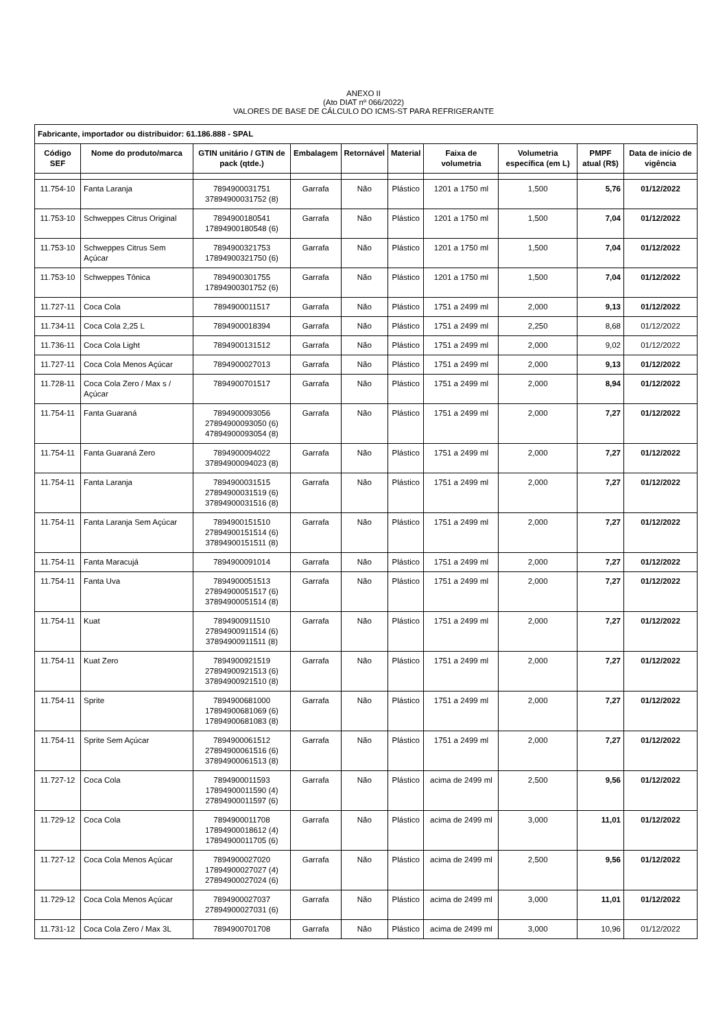ANEXO II
(Ato DIAT nº 066/2022)
VALORES DE BASE DE CÁLCULO DO ICMS-ST PARA REFRIGERANTE
| Fabricante, importador ou distribuidor: 61.186.888 - SPAL | | | | | | | | | |
| --- | --- | --- | --- | --- | --- | --- | --- | --- | --- |
| Código SEF | Nome do produto/marca | GTIN unitário / GTIN de pack (qtde.) | Embalagem | Retornável | Material | Faixa de volumetria | Volumetria específica (em L) | PMPF atual (R$) | Data de início de vigência |
| 11.754-10 | Fanta Laranja | 7894900031751 37894900031752 (8) | Garrafa | Não | Plástico | 1201 a 1750 ml | 1,500 | 5,76 | 01/12/2022 |
| 11.753-10 | Schweppes Citrus Original | 7894900180541 17894900180548 (6) | Garrafa | Não | Plástico | 1201 a 1750 ml | 1,500 | 7,04 | 01/12/2022 |
| 11.753-10 | Schweppes Citrus Sem Açúcar | 7894900321753 17894900321750 (6) | Garrafa | Não | Plástico | 1201 a 1750 ml | 1,500 | 7,04 | 01/12/2022 |
| 11.753-10 | Schweppes Tônica | 7894900301755 17894900301752 (6) | Garrafa | Não | Plástico | 1201 a 1750 ml | 1,500 | 7,04 | 01/12/2022 |
| 11.727-11 | Coca Cola | 7894900011517 | Garrafa | Não | Plástico | 1751 a 2499 ml | 2,000 | 9,13 | 01/12/2022 |
| 11.734-11 | Coca Cola 2,25 L | 7894900018394 | Garrafa | Não | Plástico | 1751 a 2499 ml | 2,250 | 8,68 | 01/12/2022 |
| 11.736-11 | Coca Cola Light | 7894900131512 | Garrafa | Não | Plástico | 1751 a 2499 ml | 2,000 | 9,02 | 01/12/2022 |
| 11.727-11 | Coca Cola Menos Açúcar | 7894900027013 | Garrafa | Não | Plástico | 1751 a 2499 ml | 2,000 | 9,13 | 01/12/2022 |
| 11.728-11 | Coca Cola Zero / Max s / Açúcar | 7894900701517 | Garrafa | Não | Plástico | 1751 a 2499 ml | 2,000 | 8,94 | 01/12/2022 |
| 11.754-11 | Fanta Guaraná | 7894900093056 27894900093050 (6) 47894900093054 (8) | Garrafa | Não | Plástico | 1751 a 2499 ml | 2,000 | 7,27 | 01/12/2022 |
| 11.754-11 | Fanta Guaraná Zero | 7894900094022 37894900094023 (8) | Garrafa | Não | Plástico | 1751 a 2499 ml | 2,000 | 7,27 | 01/12/2022 |
| 11.754-11 | Fanta Laranja | 7894900031515 27894900031519 (6) 37894900031516 (8) | Garrafa | Não | Plástico | 1751 a 2499 ml | 2,000 | 7,27 | 01/12/2022 |
| 11.754-11 | Fanta Laranja Sem Açúcar | 7894900151510 27894900151514 (6) 37894900151511 (8) | Garrafa | Não | Plástico | 1751 a 2499 ml | 2,000 | 7,27 | 01/12/2022 |
| 11.754-11 | Fanta Maracujá | 7894900091014 | Garrafa | Não | Plástico | 1751 a 2499 ml | 2,000 | 7,27 | 01/12/2022 |
| 11.754-11 | Fanta Uva | 7894900051513 27894900051517 (6) 37894900051514 (8) | Garrafa | Não | Plástico | 1751 a 2499 ml | 2,000 | 7,27 | 01/12/2022 |
| 11.754-11 | Kuat | 7894900911510 27894900911514 (6) 37894900911511 (8) | Garrafa | Não | Plástico | 1751 a 2499 ml | 2,000 | 7,27 | 01/12/2022 |
| 11.754-11 | Kuat Zero | 7894900921519 27894900921513 (6) 37894900921510 (8) | Garrafa | Não | Plástico | 1751 a 2499 ml | 2,000 | 7,27 | 01/12/2022 |
| 11.754-11 | Sprite | 7894900681000 17894900681069 (6) 17894900681083 (8) | Garrafa | Não | Plástico | 1751 a 2499 ml | 2,000 | 7,27 | 01/12/2022 |
| 11.754-11 | Sprite Sem Açúcar | 7894900061512 27894900061516 (6) 37894900061513 (8) | Garrafa | Não | Plástico | 1751 a 2499 ml | 2,000 | 7,27 | 01/12/2022 |
| 11.727-12 | Coca Cola | 7894900011593 17894900011590 (4) 27894900011597 (6) | Garrafa | Não | Plástico | acima de 2499 ml | 2,500 | 9,56 | 01/12/2022 |
| 11.729-12 | Coca Cola | 7894900011708 17894900018612 (4) 17894900011705 (6) | Garrafa | Não | Plástico | acima de 2499 ml | 3,000 | 11,01 | 01/12/2022 |
| 11.727-12 | Coca Cola Menos Açúcar | 7894900027020 17894900027027 (4) 27894900027024 (6) | Garrafa | Não | Plástico | acima de 2499 ml | 2,500 | 9,56 | 01/12/2022 |
| 11.729-12 | Coca Cola Menos Açúcar | 7894900027037 27894900027031 (6) | Garrafa | Não | Plástico | acima de 2499 ml | 3,000 | 11,01 | 01/12/2022 |
| 11.731-12 | Coca Cola Zero / Max 3L | 7894900701708 | Garrafa | Não | Plástico | acima de 2499 ml | 3,000 | 10,96 | 01/12/2022 |